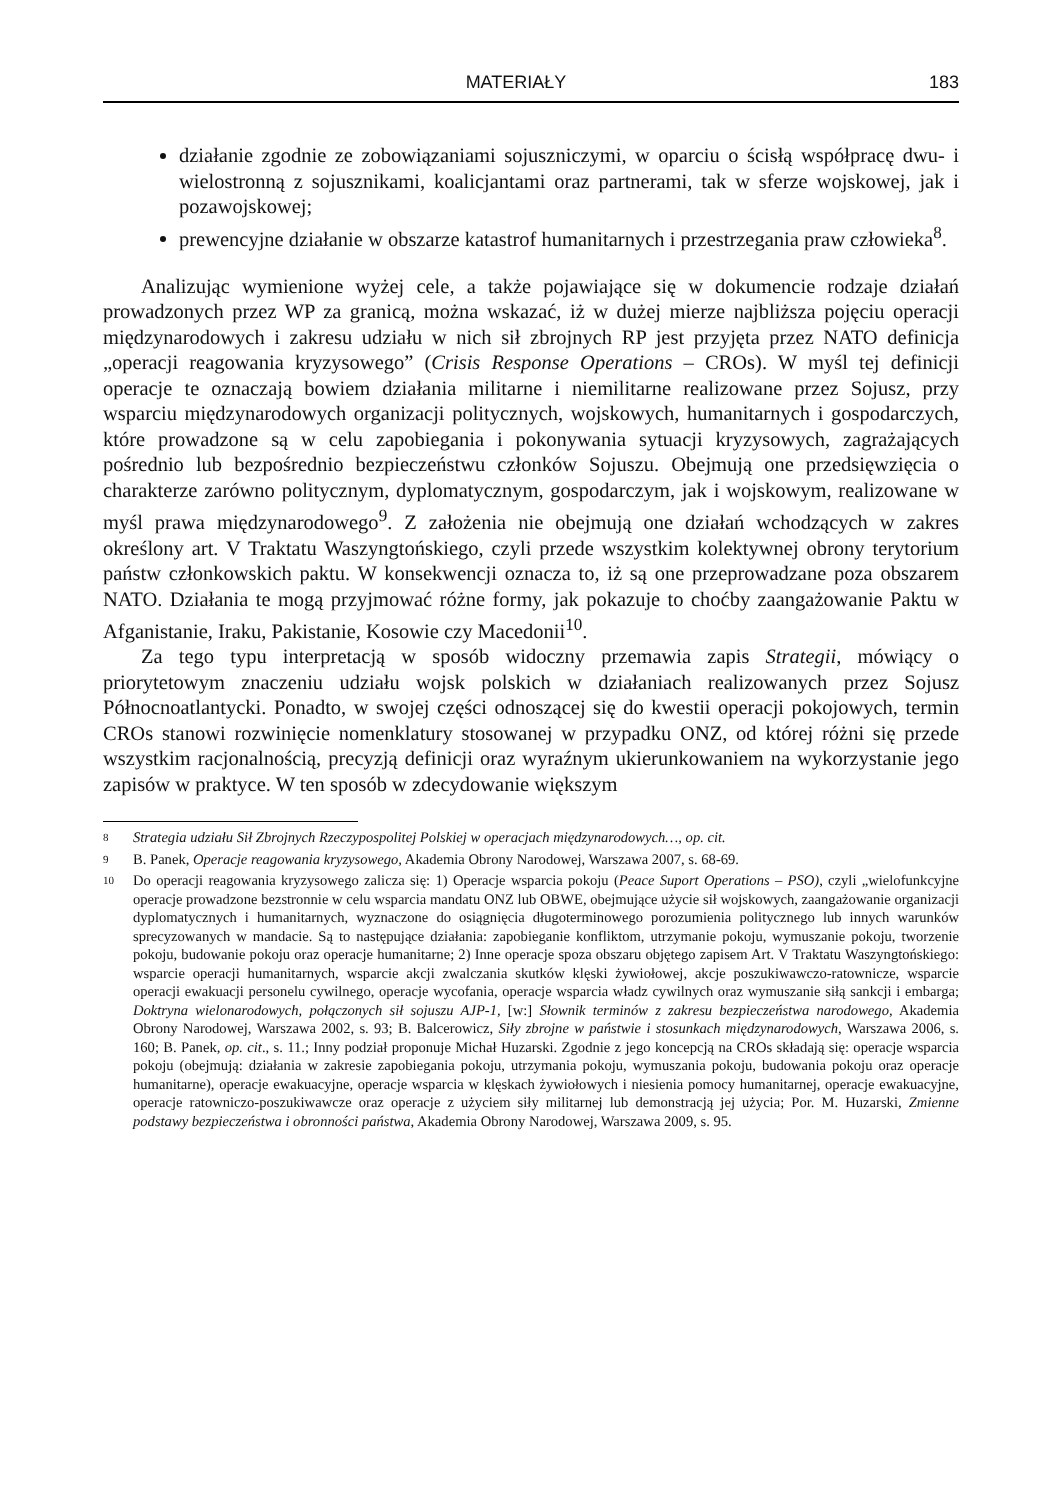MATERIAŁY 183
działanie zgodnie ze zobowiązaniami sojuszniczymi, w oparciu o ścisłą współpracę dwu- i wielostronną z sojusznikami, koalicjantami oraz partnerami, tak w sferze wojskowej, jak i pozawojskowej;
prewencyjne działanie w obszarze katastrof humanitarnych i przestrzegania praw człowieka<sup>8</sup>.
Analizując wymienione wyżej cele, a także pojawiające się w dokumencie rodzaje działań prowadzonych przez WP za granicą, można wskazać, iż w dużej mierze najbliższa pojęciu operacji międzynarodowych i zakresu udziału w nich sił zbrojnych RP jest przyjęta przez NATO definicja „operacji reagowania kryzysowego” (Crisis Response Operations – CROs). W myśl tej definicji operacje te oznaczają bowiem działania militarne i niemilitarne realizowane przez Sojusz, przy wsparciu międzynarodowych organizacji politycznych, wojskowych, humanitarnych i gospodarczych, które prowadzone są w celu zapobiegania i pokonywania sytuacji kryzysowych, zagrażających pośrednio lub bezpośrednio bezpieczeństwu członków Sojuszu. Obejmują one przedsięwzięcia o charakterze zarówno politycznym, dyplomatycznym, gospodarczym, jak i wojskowym, realizowane w myśl prawa międzynarodowego<sup>9</sup>. Z założenia nie obejmują one działań wchodzących w zakres określony art. V Traktatu Waszyngtońskiego, czyli przede wszystkim kolektywnej obrony terytorium państw członkowskich paktu. W konsekwencji oznacza to, iż są one przeprowadzane poza obszarem NATO. Działania te mogą przyjmować różne formy, jak pokazuje to choćby zaangażowanie Paktu w Afganistanie, Iraku, Pakistanie, Kosowie czy Macedonii<sup>10</sup>.
Za tego typu interpretacją w sposób widoczny przemawia zapis Strategii, mówiący o priorytetowym znaczeniu udziału wojsk polskich w działaniach realizowanych przez Sojusz Północnoatlantycki. Ponadto, w swojej części odnoszącej się do kwestii operacji pokojowych, termin CROs stanowi rozwinięcie nomenklatury stosowanej w przypadku ONZ, od której różni się przede wszystkim racjonalnością, precyzją definicji oraz wyraźnym ukierunkowaniem na wykorzystanie jego zapisów w praktyce. W ten sposób w zdecydowanie większym
8 Strategia udziału Sił Zbrojnych Rzeczypospolitej Polskiej w operacjach międzynarodowych…, op. cit.
9 B. Panek, Operacje reagowania kryzysowego, Akademia Obrony Narodowej, Warszawa 2007, s. 68-69.
10 Do operacji reagowania kryzysowego zalicza się: 1) Operacje wsparcia pokoju (Peace Suport Operations – PSO), czyli „wielofunkcyjne operacje prowadzone bezstronnie w celu wsparcia mandatu ONZ lub OBWE, obejmujące użycie sił wojskowych, zaangażowanie organizacji dyplomatycznych i humanitarnych, wyznaczone do osiągnięcia długoterminowego porozumienia politycznego lub innych warunków sprecyzowanych w mandacie. Są to następujące działania: zapobieganie konfliktom, utrzymanie pokoju, wymuszanie pokoju, tworzenie pokoju, budowanie pokoju oraz operacje humanitarne; 2) Inne operacje spoza obszaru objętego zapisem Art. V Traktatu Waszyngtońskiego: wsparcie operacji humanitarnych, wsparcie akcji zwalczania skutków klęski żywiołowej, akcje poszukiwawczo-ratownicze, wsparcie operacji ewakuacji personelu cywilnego, operacje wycofania, operacje wsparcia władz cywilnych oraz wymuszanie siłą sankcji i embarga; Doktryna wielonarodowych, połączonych sił sojuszu AJP-1, [w:] Słownik terminów z zakresu bezpieczeństwa narodowego, Akademia Obrony Narodowej, Warszawa 2002, s. 93; B. Balcerowicz, Siły zbrojne w państwie i stosunkach międzynarodowych, Warszawa 2006, s. 160; B. Panek, op. cit., s. 11.; Inny podział proponuje Michał Huzarski. Zgodnie z jego koncepcją na CROs składają się: operacje wsparcia pokoju (obejmują: działania w zakresie zapobiegania pokoju, utrzymania pokoju, wymuszania pokoju, budowania pokoju oraz operacje humanitarne), operacje ewakuacyjne, operacje wsparcia w klęskach żywiołowych i niesienia pomocy humanitarnej, operacje ewakuacyjne, operacje ratowniczo-poszukiwawcze oraz operacje z użyciem siły militarnej lub demonstracją jej użycia; Por. M. Huzarski, Zmienne podstawy bezpieczeństwa i obronności państwa, Akademia Obrony Narodowej, Warszawa 2009, s. 95.